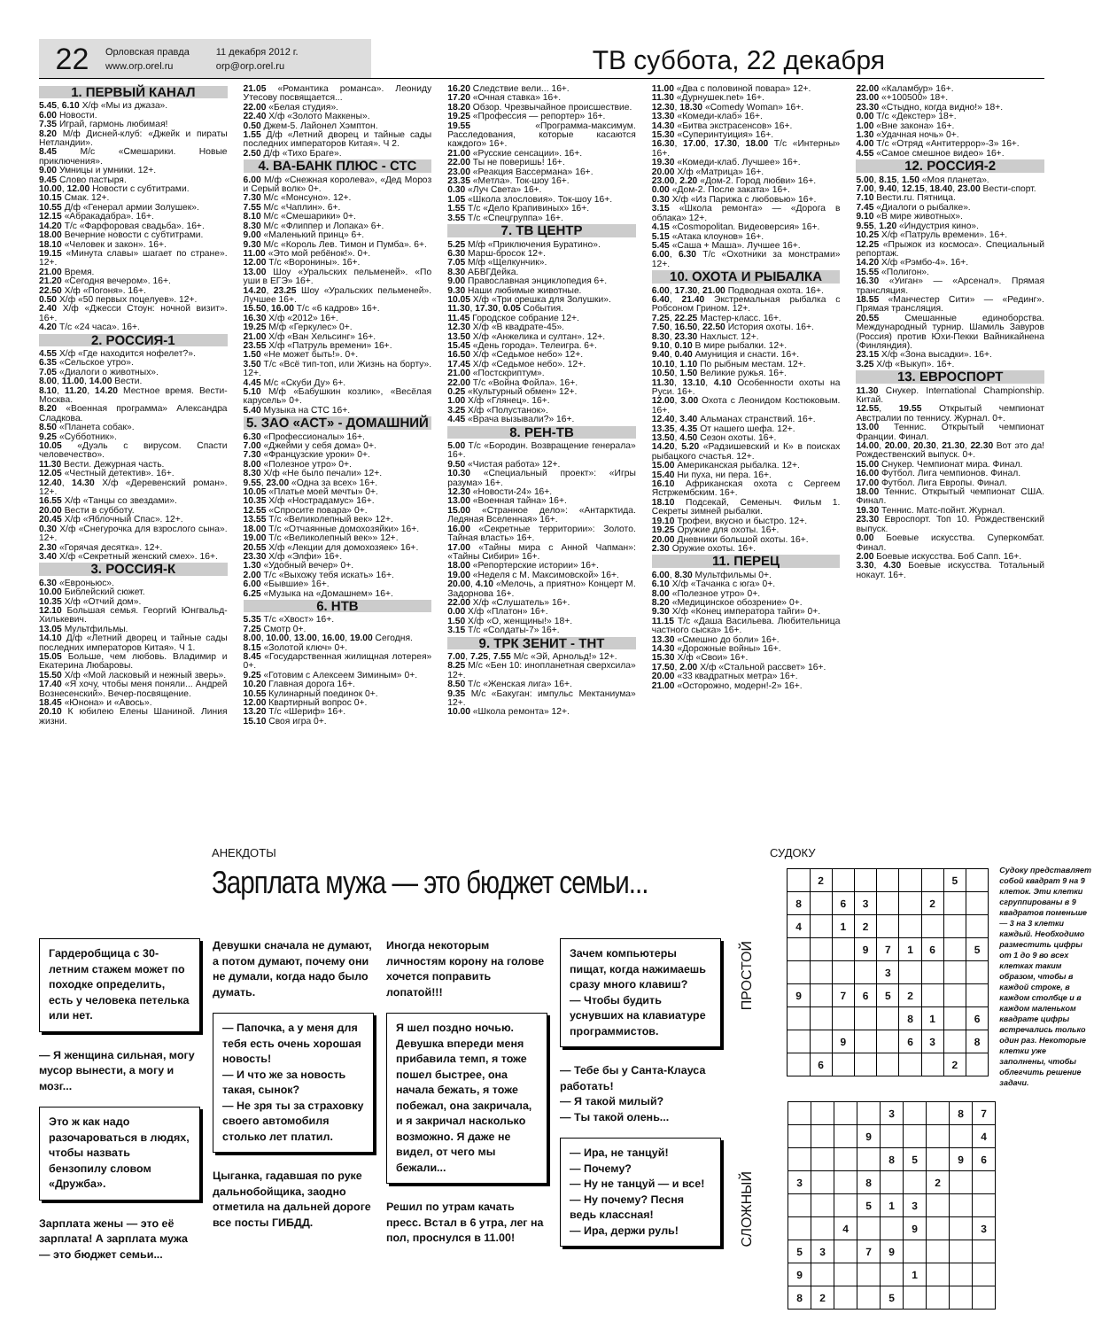22
Орловская правда
www.orp.orel.ru
11 декабря 2012 г.
orp@orp.orel.ru
ТВ суббота, 22 декабря
1. ПЕРВЫЙ КАНАЛ
5.45, 6.10 Х/ф «Мы из джаза».
6.00 Новости.
7.35 Играй, гармонь любимая!
8.20 М/ф Дисней-клуб: «Джейк и пираты Нетландии».
8.45 М/с «Смешарики. Новые приключения».
9.00 Умницы и умники. 12+.
9.45 Слово пастыря.
10.00, 12.00 Новости с субтитрами.
10.15 Смак. 12+.
10.55 Д/ф «Генерал армии Золушек».
12.15 «Абракадабра». 16+.
14.20 Т/с «Фарфоровая свадьба». 16+.
18.00 Вечерние новости с субтитрами.
18.10 «Человек и закон». 16+.
19.15 «Минута славы» шагает по стране». 12+.
21.00 Время.
21.20 «Сегодня вечером». 16+.
22.50 Х/ф «Погоня». 16+.
0.50 Х/ф «50 первых поцелуев». 12+.
2.40 Х/ф «Джесси Стоун: ночной визит». 16+.
4.20 Т/с «24 часа». 16+.
2. РОССИЯ-1
4.55 Х/ф «Где находится нофелет?».
6.35 «Сельское утро».
7.05 «Диалоги о животных».
8.00, 11.00, 14.00 Вести.
8.10, 11.20, 14.20 Местное время. Вести-Москва.
8.20 «Военная программа» Александра Сладкова.
8.50 «Планета собак».
9.25 «Субботник».
10.05 «Дуэль с вирусом. Спасти человечество».
11.30 Вести. Дежурная часть.
12.05 «Честный детектив». 16+.
12.40, 14.30 Х/ф «Деревенский роман». 12+.
16.55 Х/ф «Танцы со звездами».
20.00 Вести в субботу.
20.45 Х/ф «Яблочный Спас». 12+.
0.30 Х/ф «Снегурочка для взрослого сына». 12+.
2.30 «Горячая десятка». 12+.
3.40 Х/ф «Секретный женский смех». 16+.
3. РОССИЯ-К
6.30 «Евроньюс».
10.00 Библейский сюжет.
10.35 Х/ф «Отчий дом».
12.10 Большая семья. Георгий Юнгвальд-Хилькевич.
13.05 Мультфильмы.
14.10 Д/ф «Летний дворец и тайные сады последних императоров Китая». Ч 1.
15.05 Больше, чем любовь. Владимир и Екатерина Любаровы.
15.50 Х/ф «Мой ласковый и нежный зверь».
17.40 «Я хочу, чтобы меня поняли... Андрей Вознесенский». Вечер-посвящение.
18.45 «Юнона» и «Авось».
20.10 К юбилею Елены Шаниной. Линия жизни.
21.05 «Романтика романса». Леониду Утесову посвящается...
22.00 «Белая студия».
22.40 Х/ф «Золото Маккены».
0.50 Джем-5. Лайонел Хэмптон.
1.55 Д/ф «Летний дворец и тайные сады последних императоров Китая». Ч 2.
2.50 Д/ф «Тихо Браге».
4. ВА-БАНК ПЛЮС - СТС
6.00 М/ф «Снежная королева», «Дед Мороз и Серый волк» 0+.
7.30 М/с «Монсуно». 12+.
7.55 М/с «Чаплин». 6+.
8.10 М/с «Смешарики» 0+.
8.30 М/с «Флиппер и Лопака» 6+.
9.00 «Маленький принц» 6+.
9.30 М/с «Король Лев. Тимон и Пумба». 6+.
11.00 «Это мой ребёнок!». 0+.
12.00 Т/с «Воронины». 16+.
13.00 Шоу «Уральских пельменей». «По уши в ЕГЭ» 16+.
14.20, 23.25 Шоу «Уральских пельменей». Лучшее 16+.
15.50, 16.00 Т/с «6 кадров» 16+.
16.30 Х/ф «2012» 16+.
19.25 М/ф «Геркулес» 0+.
21.00 Х/ф «Ван Хельсинг» 16+.
23.55 Х/ф «Патруль времени» 16+.
1.50 «Не может быть!». 0+.
3.50 Т/с «Всё тип-топ, или Жизнь на борту». 12+.
4.45 М/с «Скуби Ду» 6+.
5.10 М/ф «Бабушкин козлик», «Весёлая карусель» 0+.
5.40 Музыка на СТС 16+.
5. ЗАО «АСТ» - ДОМАШНИЙ
6.30 «Профессионалы» 16+.
7.00 «Джейми у себя дома» 0+.
7.30 «Французские уроки» 0+.
8.00 «Полезное утро» 0+.
8.30 Х/ф «Не было печали» 12+.
9.55, 23.00 «Одна за всех» 16+.
10.05 «Платье моей мечты» 0+.
10.35 Х/ф «Нострадамус» 16+.
12.55 «Спросите повара» 0+.
13.55 Т/с «Великолепный век» 12+.
18.00 Т/с «Отчаянные домохозяйки» 16+.
19.00 Т/с «Великолепный век»» 12+.
20.55 Х/ф «Лекции для домохозяек» 16+.
23.30 Х/ф «Элфи» 16+.
1.30 «Удобный вечер» 0+.
2.00 Т/с «Выхожу тебя искать» 16+.
6.00 «Бывшие» 16+.
6.25 «Музыка на «Домашнем» 16+.
6. НТВ
5.35 Т/с «Хвост» 16+.
7.25 Смотр 0+.
8.00, 10.00, 13.00, 16.00, 19.00 Сегодня.
8.15 «Золотой ключ» 0+.
8.45 «Государственная жилищная лотерея» 0+.
9.25 «Готовим с Алексеем Зиминым» 0+.
10.20 Главная дорога 16+.
10.55 Кулинарный поединок 0+.
12.00 Квартирный вопрос 0+.
13.20 Т/с «Шериф» 16+.
15.10 Своя игра 0+.
16.20 Следствие вели... 16+.
17.20 «Очная ставка» 16+.
18.20 Обзор. Чрезвычайное происшествие.
19.25 «Профессия — репортер» 16+.
19.55 «Программа-максимум. Расследования, которые касаются каждого» 16+.
21.00 «Русские сенсации». 16+.
22.00 Ты не поверишь! 16+.
23.00 «Реакция Вассермана» 16+.
23.35 «Метла». Ток-шоу 16+.
0.30 «Луч Света» 16+.
1.05 «Школа злословия». Ток-шоу 16+.
1.55 Т/с «Дело Крапивиных» 16+.
3.55 Т/с «Спецгруппа» 16+.
7. ТВ ЦЕНТР
5.25 М/ф «Приключения Буратино».
6.30 Марш-бросок 12+.
7.05 М/ф «Щелкунчик».
8.30 АБВГДейка.
9.00 Православная энциклопедия 6+.
9.30 Наши любимые животные.
10.05 Х/ф «Три орешка для Золушки».
11.30, 17.30, 0.05 События.
11.45 Городское собрание 12+.
12.30 Х/ф «В квадрате-45».
13.50 Х/ф «Анжелика и султан». 12+.
15.45 «День города». Телеигра. 6+.
16.50 Х/ф «Седьмое небо» 12+.
17.45 Х/ф «Седьмое небо». 12+.
21.00 «Постскриптум».
22.00 Т/с «Война Фойла». 16+.
0.25 «Культурный обмен» 12+.
1.00 Х/ф «Глянец». 16+.
3.25 Х/ф «Полустанок».
4.45 «Врача вызывали?» 16+.
8. РЕН-ТВ
5.00 Т/с «Бородин. Возвращение генерала» 16+.
9.50 «Чистая работа» 12+.
10.30 «Специальный проект»: «Игры разума» 16+.
12.30 «Новости-24» 16+.
13.00 «Военная тайна» 16+.
15.00 «Странное дело»: «Антарктида. Ледяная Вселенная» 16+.
16.00 «Секретные территории»: Золото. Тайная власть» 16+.
17.00 «Тайны мира с Анной Чапман»: «Тайны Сибири» 16+.
18.00 «Репортерские истории» 16+.
19.00 «Неделя с М. Максимовской» 16+.
20.00, 4.10 «Мелочь, а приятно» Концерт М. Задорнова 16+.
22.00 Х/ф «Слушатель» 16+.
0.00 Х/ф «Платон» 16+.
1.50 Х/ф «О, женщины!» 18+.
3.15 Т/с «Солдаты-7» 16+.
9. ТРК ЗЕНИТ - ТНТ
7.00, 7.25, 7.55 М/с «Эй, Арнольд!» 12+.
8.25 М/с «Бен 10: инопланетная сверхсила» 12+.
8.50 Т/с «Женская лига» 16+.
9.35 М/с «Бакуган: импульс Мектаниума» 12+.
10.00 «Школа ремонта» 12+.
11.00 «Два с половиной повара» 12+.
11.30 «Дурнушек.net» 16+.
12.30, 18.30 «Comedy Woman» 16+.
13.30 «Комеди-клаб» 16+.
14.30 «Битва экстрасенсов» 16+.
15.30 «Суперинтуиция» 16+.
16.30, 17.00, 17.30, 18.00 Т/с «Интерны» 16+.
19.30 «Комеди-клаб. Лучшее» 16+.
20.00 Х/ф «Матрица» 16+.
23.00, 2.20 «Дом-2. Город любви» 16+.
0.00 «Дом-2. После заката» 16+.
0.30 Х/ф «Из Парижа с любовью» 16+.
3.15 «Школа ремонта» — «Дорога в облака» 12+.
4.15 «Cosmopolitan. Видеоверсия» 16+.
5.15 «Атака клоунов» 16+.
5.45 «Саша + Маша». Лучшее 16+.
6.00, 6.30 Т/с «Охотники за монстрами» 12+.
10. ОХОТА И РЫБАЛКА
6.00, 17.30, 21.00 Подводная охота. 16+.
6.40, 21.40 Экстремальная рыбалка с Робсоном Грином. 12+.
7.25, 22.25 Мастер-класс. 16+.
7.50, 16.50, 22.50 История охоты. 16+.
8.30, 23.30 Нахлыст. 12+.
9.10, 0.10 В мире рыбалки. 12+.
9.40, 0.40 Амуниция и снасти. 16+.
10.10, 1.10 По рыбным местам. 12+.
10.50, 1.50 Великие ружья. 16+.
11.30, 13.10, 4.10 Особенности охоты на Руси. 16+.
12.00, 3.00 Охота с Леонидом Костюковым. 16+.
12.40, 3.40 Альманах странствий. 16+.
13.35, 4.35 От нашего шефа. 12+.
13.50, 4.50 Сезон охоты. 16+.
14.20, 5.20 «Радзишевский и К» в поисках рыбацкого счастья. 12+.
15.00 Американская рыбалка. 12+.
15.40 Ни пуха, ни пера. 16+.
16.10 Африканская охота с Сергеем Ястржембским. 16+.
18.10 Подсекай, Семеныч. Фильм 1. Секреты зимней рыбалки.
19.10 Трофеи, вкусно и быстро. 12+.
19.25 Оружие для охоты. 16+.
20.00 Дневники большой охоты. 16+.
2.30 Оружие охоты. 16+.
11. ПЕРЕЦ
6.00, 8.30 Мультфильмы 0+.
6.10 Х/ф «Тачанка с юга» 0+.
8.00 «Полезное утро» 0+.
8.20 «Медицинское обозрение» 0+.
9.30 Х/ф «Конец императора тайги» 0+.
11.15 Т/с «Даша Васильева. Любительница частного сыска» 16+.
13.30 «Смешно до боли» 16+.
14.30 «Дорожные войны» 16+.
15.30 Х/ф «Свои» 16+.
17.50, 2.00 Х/ф «Стальной рассвет» 16+.
20.00 «33 квадратных метра» 16+.
21.00 «Осторожно, модерн!-2» 16+.
22.00 «Каламбур» 16+.
23.00 «+100500» 18+.
23.30 «Стыдно, когда видно!» 18+.
0.00 Т/с «Декстер» 18+.
1.00 «Вне закона» 16+.
1.30 «Удачная ночь» 0+.
4.00 Т/с «Отряд «Антитеррор»-3» 16+.
4.55 «Самое смешное видео» 16+.
12. РОССИЯ-2
5.00, 8.15, 1.50 «Моя планета».
7.00, 9.40, 12.15, 18.40, 23.00 Вести-спорт.
7.10 Вести.ru. Пятница.
7.45 «Диалоги о рыбалке».
9.10 «В мире животных».
9.55, 1.20 «Индустрия кино».
10.25 Х/ф «Патруль времени». 16+.
12.25 «Прыжок из космоса». Специальный репортаж.
14.20 Х/ф «Рэмбо-4». 16+.
15.55 «Полигон».
16.30 «Уиган» — «Арсенал». Прямая трансляция.
18.55 «Манчестер Сити» — «Рединг». Прямая трансляция.
20.55 Смешанные единоборства. Международный турнир. Шамиль Завуров (Россия) против Юхи-Пекки Вайникайнена (Финляндия).
23.15 Х/ф «Зона высадки». 16+.
3.25 Х/ф «Выкуп». 16+.
13. ЕВРОСПОРТ
11.30 Снукер. International Championship. Китай.
12.55, 19.55 Открытый чемпионат Австралии по теннису. Журнал. 0+.
13.00 Теннис. Открытый чемпионат Франции. Финал.
14.00, 20.00, 20.30, 21.30, 22.30 Вот это да! Рождественский выпуск. 0+.
15.00 Снукер. Чемпионат мира. Финал.
16.00 Футбол. Лига чемпионов. Финал.
17.00 Футбол. Лига Европы. Финал.
18.00 Теннис. Открытый чемпионат США. Финал.
19.30 Теннис. Матс-пойнт. Журнал.
23.30 Евроспорт. Топ 10. Рождественский выпуск.
0.00 Боевые искусства. Суперкомбат. Финал.
2.00 Боевые искусства. Боб Сапп. 16+.
3.30, 4.30 Боевые искусства. Тотальный нокаут. 16+.
АНЕКДОТЫ
Зарплата мужа — это бюджет семьи...
Гардеробщица с 30-летним стажем может по походке определить, есть у человека петелька или нет.
— Я женщина сильная, могу мусор вынести, а могу и мозг...
Это ж как надо разочароваться в людях, чтобы назвать бензопилу словом «Дружба».
Зарплата жены — это её зарплата! А зарплата мужа — это бюджет семьи...
Девушки сначала не думают, а потом думают, почему они не думали, когда надо было думать.
— Папочка, а у меня для тебя есть очень хорошая новость!
— И что же за новость такая, сынок?
— Не зря ты за страховку своего автомобиля столько лет платил.
Цыганка, гадавшая по руке дальнобойщика, заодно отметила на дальней дороге все посты ГИБДД.
Иногда некоторым личностям корону на голове хочется поправить лопатой!!!
Я шел поздно ночью. Девушка впереди меня прибавила темп, я тоже пошел быстрее, она начала бежать, я тоже побежал, она закричала, и я закричал насколько возможно. Я даже не видел, от чего мы бежали...
Решил по утрам качать пресс. Встал в 6 утра, лег на пол, проснулся в 11.00!
Зачем компьютеры пищат, когда нажимаешь сразу много клавиш?
— Чтобы будить уснувших на клавиатуре программистов.
— Тебе бы у Санта-Клауса работать!
— Я такой милый?
— Ты такой олень...
— Ира, не танцуй!
— Почему?
— Ну не танцуй — и все!
— Ну почему? Песня ведь классная!
— Ира, держи руль!
СУДОКУ
ПРОСТОЙ
| | 2 | | | | | | 5 | |
| 8 | | 6 | 3 | | | 2 | | |
| 4 | | 1 | 2 | | | | | |
| | | | 9 | 7 | 1 | 6 | | 5 |
| | | | | 3 | | | | |
| 9 | | 7 | 6 | 5 | 2 | | | |
| | | | | | 8 | 1 | | 6 |
| | | 9 | | | 6 | 3 | | 8 |
| | 6 | | | | | | 2 | |
Судоку представляет собой квадрат 9 на 9 клеток. Эти клетки сгруппированы в 9 квадратов поменьше — 3 на 3 клетки каждый. Необходимо разместить цифры от 1 до 9 во всех клетках таким образом, чтобы в каждой строке, в каждом столбце и в каждом маленьком квадрате цифры встречались только один раз. Некоторые клетки уже заполнены, чтобы облегчить решение задачи.
СЛОЖНЫЙ
| | | | | 3 | | | 8 | 7 |
| | | | 9 | | | | | 4 |
| | | | | 8 | 5 | | 9 | 6 |
| 3 | | | 8 | | | 2 | | |
| | | | 5 | 1 | 3 | | | |
| | | 4 | | | 9 | | | 3 |
| 5 | 3 | | 7 | 9 | | | | |
| 9 | | | | | 1 | | | |
| 8 | 2 | | | 5 | | | | |